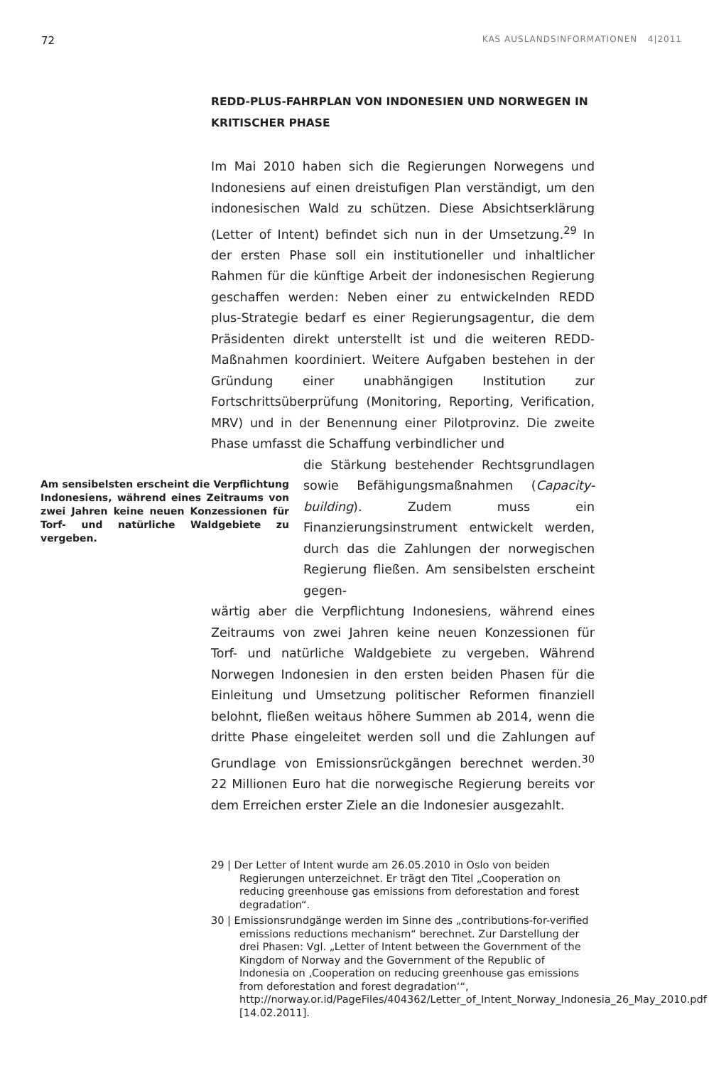72 KAS AUSLANDSINFORMATIONEN 4|2011
REDD-PLUS-FAHRPLAN VON INDONESIEN UND NORWEGEN IN KRITISCHER PHASE
Im Mai 2010 haben sich die Regierungen Norwegens und Indonesiens auf einen dreistufigen Plan verständigt, um den indonesischen Wald zu schützen. Diese Absichtserklärung (Letter of Intent) befindet sich nun in der Umsetzung.<sup>29</sup> In der ersten Phase soll ein institutioneller und inhaltlicher Rahmen für die künftige Arbeit der indonesischen Regierung geschaffen werden: Neben einer zu entwickelnden REDD plus-Strategie bedarf es einer Regierungsagentur, die dem Präsidenten direkt unterstellt ist und die weiteren REDD-Maßnahmen koordiniert. Weitere Aufgaben bestehen in der Gründung einer unabhängigen Institution zur Fortschrittsüberprüfung (Monitoring, Reporting, Verification, MRV) und in der Benennung einer Pilotprovinz. Die zweite Phase umfasst die Schaffung verbindlicher und
Am sensibelsten erscheint die Verpflichtung Indonesiens, während eines Zeitraums von zwei Jahren keine neuen Konzessionen für Torf- und natürliche Waldgebiete zu vergeben.
die Stärkung bestehender Rechtsgrundlagen sowie Befähigungsmaßnahmen (Capacity-building). Zudem muss ein Finanzierungsinstrument entwickelt werden, durch das die Zahlungen der norwegischen Regierung fließen. Am sensibelsten erscheint gegen-
wärtig aber die Verpflichtung Indonesiens, während eines Zeitraums von zwei Jahren keine neuen Konzessionen für Torf- und natürliche Waldgebiete zu vergeben. Während Norwegen Indonesien in den ersten beiden Phasen für die Einleitung und Umsetzung politischer Reformen finanziell belohnt, fließen weitaus höhere Summen ab 2014, wenn die dritte Phase eingeleitet werden soll und die Zahlungen auf Grundlage von Emissionsrückgängen berechnet werden.<sup>30</sup> 22 Millionen Euro hat die norwegische Regierung bereits vor dem Erreichen erster Ziele an die Indonesier ausgezahlt.
29 | Der Letter of Intent wurde am 26.05.2010 in Oslo von beiden Regierungen unterzeichnet. Er trägt den Titel „Cooperation on reducing greenhouse gas emissions from deforestation and forest degradation“.
30 | Emissionsrundgänge werden im Sinne des „contributions-for-verified emissions reductions mechanism“ berechnet. Zur Darstellung der drei Phasen: Vgl. „Letter of Intent between the Government of the Kingdom of Norway and the Government of the Republic of Indonesia on ‚Cooperation on reducing greenhouse gas emissions from deforestation and forest degradation‘“, http://norway.or.id/PageFiles/404362/Letter_of_Intent_Norway_Indonesia_26_May_2010.pdf [14.02.2011].